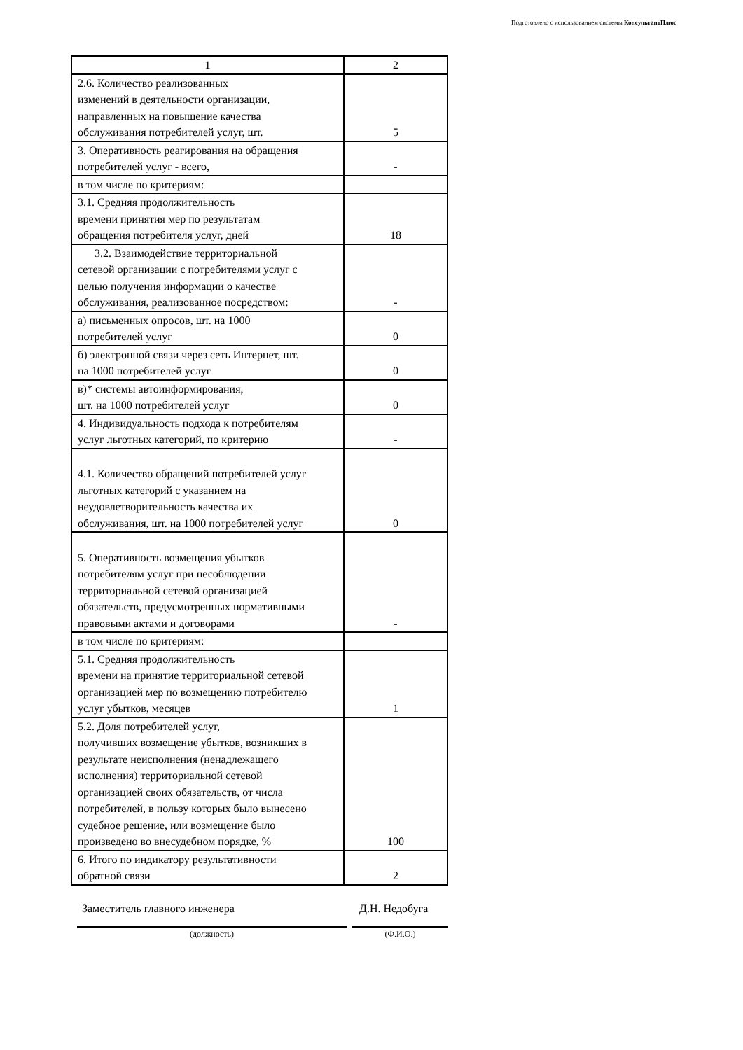Подготовлено с использованием системы КонсультантПлюс
| 1 | 2 |
| 2.6. Количество реализованных изменений в деятельности организации, направленных на повышение качества обслуживания потребителей услуг, шт. | 5 |
| 3. Оперативность реагирования на обращения потребителей услуг - всего, | - |
| в том числе по критериям: | |
| 3.1. Средняя продолжительность времени принятия мер по результатам обращения потребителя услуг, дней | 18 |
| 3.2. Взаимодействие территориальной сетевой организации с потребителями услуг с целью получения информации о качестве обслуживания, реализованное посредством: | - |
| а) письменных опросов, шт. на 1000 потребителей услуг | 0 |
| б) электронной связи через сеть Интернет, шт. на 1000 потребителей услуг | 0 |
| в)* системы автоинформирования, шт. на 1000 потребителей услуг | 0 |
| 4. Индивидуальность подхода к потребителям услуг льготных категорий, по критерию | - |
| 4.1. Количество обращений потребителей услуг льготных категорий с указанием на неудовлетворительность качества их обслуживания, шт. на 1000 потребителей услуг | 0 |
| 5. Оперативность возмещения убытков потребителям услуг при несоблюдении территориальной сетевой организацией обязательств, предусмотренных нормативными правовыми актами и договорами | - |
| в том числе по критериям: | |
| 5.1. Средняя продолжительность времени на принятие территориальной сетевой организацией мер по возмещению потребителю услуг убытков, месяцев | 1 |
| 5.2. Доля потребителей услуг, получивших возмещение убытков, возникших в результате неисполнения (ненадлежащего исполнения) территориальной сетевой организацией своих обязательств, от числа потребителей, в пользу которых было вынесено судебное решение, или возмещение было произведено во внесудебном порядке, % | 100 |
| 6. Итого по индикатору результативности обратной связи | 2 |
Заместитель главного инженера Д.Н. Недобуга
(должность) (Ф.И.О.)